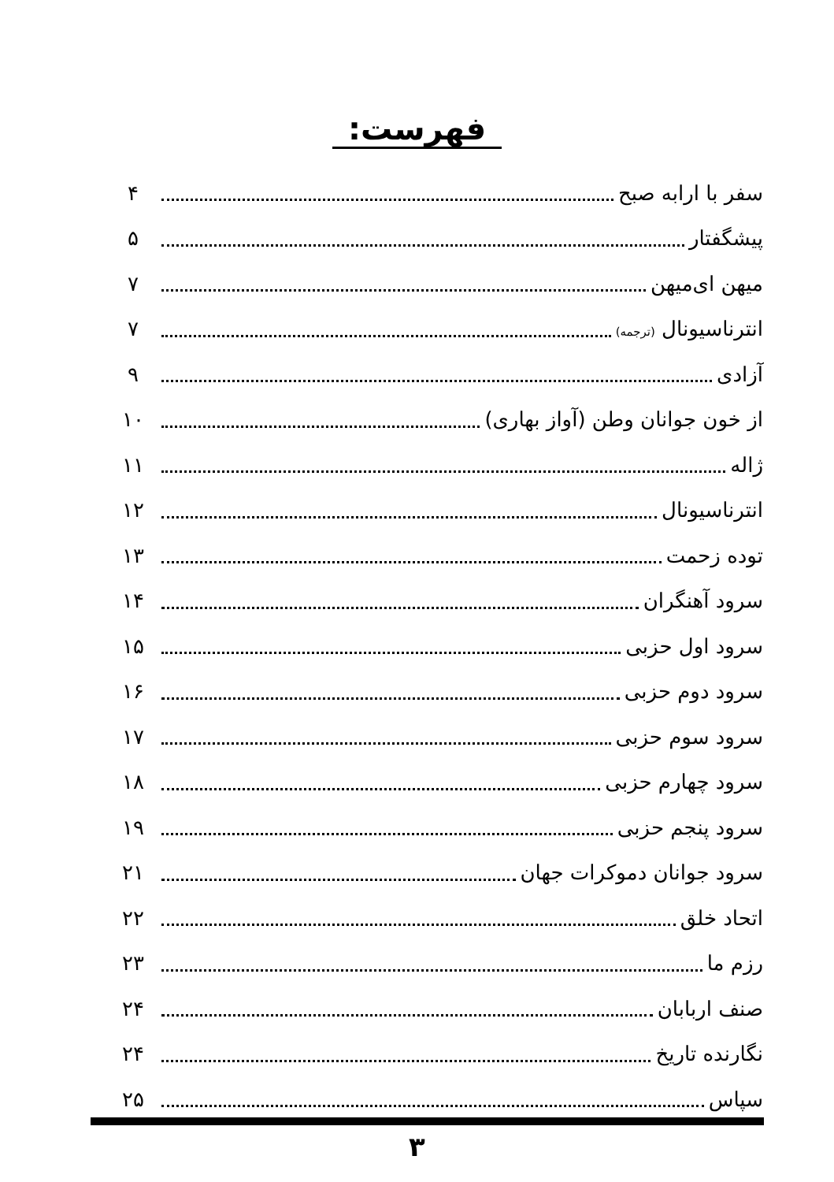فهرست:
سفر با ارابه صبح ۴
پیشگفتار ۵
میهن ای‌میهن ۷
انترناسیونال (ترجمه) ۷
آزادی ۹
از خون جوانان وطن (آواز بهاری) ۱۰
ژاله ۱۱
انترناسیونال ۱۲
توده زحمت ۱۳
سرود آهنگران ۱۴
سرود اول حزبی ۱۵
سرود دوم حزبی ۱۶
سرود سوم حزبی ۱۷
سرود چهارم حزبی ۱۸
سرود پنجم حزبی ۱۹
سرود جوانان دموکرات جهان ۲۱
اتحاد خلق ۲۲
رزم ما ۲۳
صنف اربابان ۲۴
نگارنده تاریخ ۲۴
سپاس ۲۵
۳